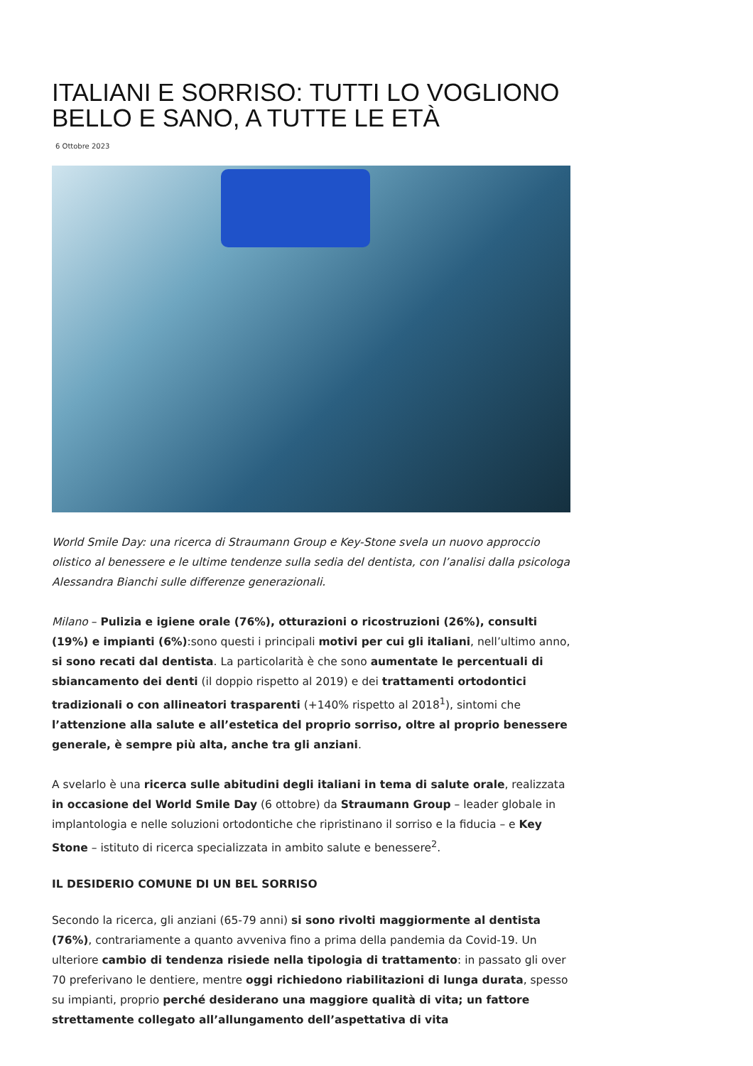ITALIANI E SORRISO: TUTTI LO VOGLIONO BELLO E SANO, A TUTTE LE ETÀ
6 Ottobre 2023
World Smile Day: una ricerca di Straumann Group e Key-Stone svela un nuovo approccio olistico al benessere e le ultime tendenze sulla sedia del dentista, con l’analisi dalla psicologa Alessandra Bianchi sulle differenze generazionali.
Milano – Pulizia e igiene orale (76%), otturazioni o ricostruzioni (26%), consulti (19%) e impianti (6%):sono questi i principali motivi per cui gli italiani, nell’ultimo anno, si sono recati dal dentista. La particolarità è che sono aumentate le percentuali di sbiancamento dei denti (il doppio rispetto al 2019) e dei trattamenti ortodontici tradizionali o con allineatori trasparenti (+140% rispetto al 2018<sup>1</sup>), sintomi che l’attenzione alla salute e all’estetica del proprio sorriso, oltre al proprio benessere generale, è sempre più alta, anche tra gli anziani.
A svelarlo è una ricerca sulle abitudini degli italiani in tema di salute orale, realizzata in occasione del World Smile Day (6 ottobre) da Straumann Group – leader globale in implantologia e nelle soluzioni ortodontiche che ripristinano il sorriso e la fiducia – e Key Stone – istituto di ricerca specializzata in ambito salute e benessere<sup>2</sup>.
IL DESIDERIO COMUNE DI UN BEL SORRISO
Secondo la ricerca, gli anziani (65-79 anni) si sono rivolti maggiormente al dentista (76%), contrariamente a quanto avveniva fino a prima della pandemia da Covid-19. Un ulteriore cambio di tendenza risiede nella tipologia di trattamento: in passato gli over 70 preferivano le dentiere, mentre oggi richiedono riabilitazioni di lunga durata, spesso su impianti, proprio perché desiderano una maggiore qualità di vita; un fattore strettamente collegato all’allungamento dell’aspettativa di vita